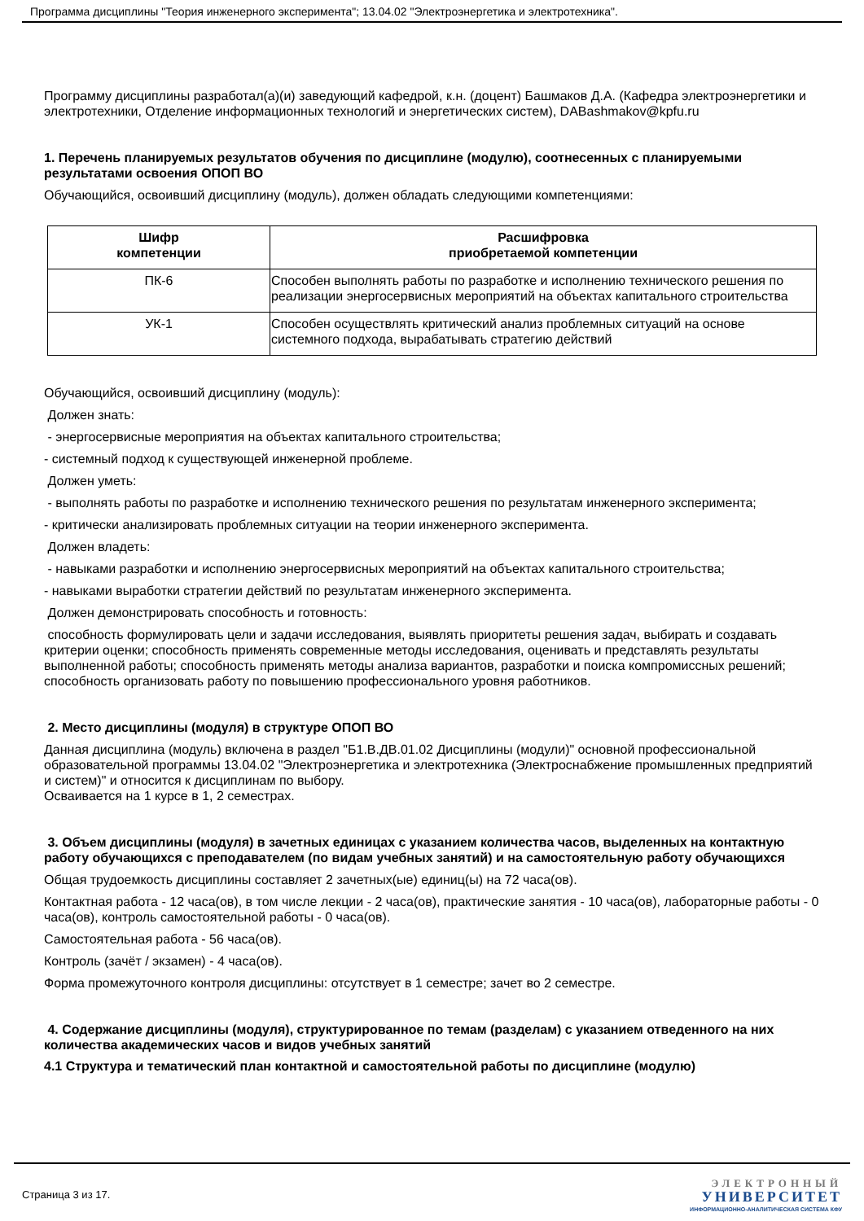Программа дисциплины "Теория инженерного эксперимента"; 13.04.02 "Электроэнергетика и электротехника".
Программу дисциплины разработал(а)(и) заведующий кафедрой, к.н. (доцент) Башмаков Д.А. (Кафедра электроэнергетики и электротехники, Отделение информационных технологий и энергетических систем), DABashmakov@kpfu.ru
1. Перечень планируемых результатов обучения по дисциплине (модулю), соотнесенных с планируемыми результатами освоения ОПОП ВО
Обучающийся, освоивший дисциплину (модуль), должен обладать следующими компетенциями:
| Шифр компетенции | Расшифровка приобретаемой компетенции |
| --- | --- |
| ПК-6 | Способен выполнять работы по разработке и исполнению технического решения по реализации энергосервисных мероприятий на объектах капитального строительства |
| УК-1 | Способен осуществлять критический анализ проблемных ситуаций на основе системного подхода, вырабатывать стратегию действий |
Обучающийся, освоивший дисциплину (модуль):
Должен знать:
- энергосервисные мероприятия на объектах капитального строительства;
- системный подход к существующей инженерной проблеме.
Должен уметь:
- выполнять работы по разработке и исполнению технического решения по результатам инженерного эксперимента;
- критически анализировать проблемных ситуации на теории инженерного эксперимента.
Должен владеть:
- навыками разработки и исполнению энергосервисных мероприятий на объектах капитального строительства;
- навыками выработки стратегии действий по результатам инженерного эксперимента.
Должен демонстрировать способность и готовность:
способность формулировать цели и задачи исследования, выявлять приоритеты решения задач, выбирать и создавать критерии оценки; способность применять современные методы исследования, оценивать и представлять результаты выполненной работы; способность применять методы анализа вариантов, разработки и поиска компромиссных решений; способность организовать работу по повышению профессионального уровня работников.
2. Место дисциплины (модуля) в структуре ОПОП ВО
Данная дисциплина (модуль) включена в раздел "Б1.В.ДВ.01.02 Дисциплины (модули)" основной профессиональной образовательной программы 13.04.02 "Электроэнергетика и электротехника (Электроснабжение промышленных предприятий и систем)" и относится к дисциплинам по выбору.
Осваивается на 1 курсе в 1, 2 семестрах.
3. Объем дисциплины (модуля) в зачетных единицах с указанием количества часов, выделенных на контактную работу обучающихся с преподавателем (по видам учебных занятий) и на самостоятельную работу обучающихся
Общая трудоемкость дисциплины составляет 2 зачетных(ые) единиц(ы) на 72 часа(ов).
Контактная работа - 12 часа(ов), в том числе лекции - 2 часа(ов), практические занятия - 10 часа(ов), лабораторные работы - 0 часа(ов), контроль самостоятельной работы - 0 часа(ов).
Самостоятельная работа - 56 часа(ов).
Контроль (зачёт / экзамен) - 4 часа(ов).
Форма промежуточного контроля дисциплины: отсутствует в 1 семестре; зачет во 2 семестре.
4. Содержание дисциплины (модуля), структурированное по темам (разделам) с указанием отведенного на них количества академических часов и видов учебных занятий
4.1 Структура и тематический план контактной и самостоятельной работы по дисциплине (модулю)
Страница 3 из 17.
ЭЛЕКТРОННЫЙ
УНИВЕРСИТЕТ
ИНФОРМАЦИОННО-АНАЛИТИЧЕСКАЯ СИСТЕМА КФУ